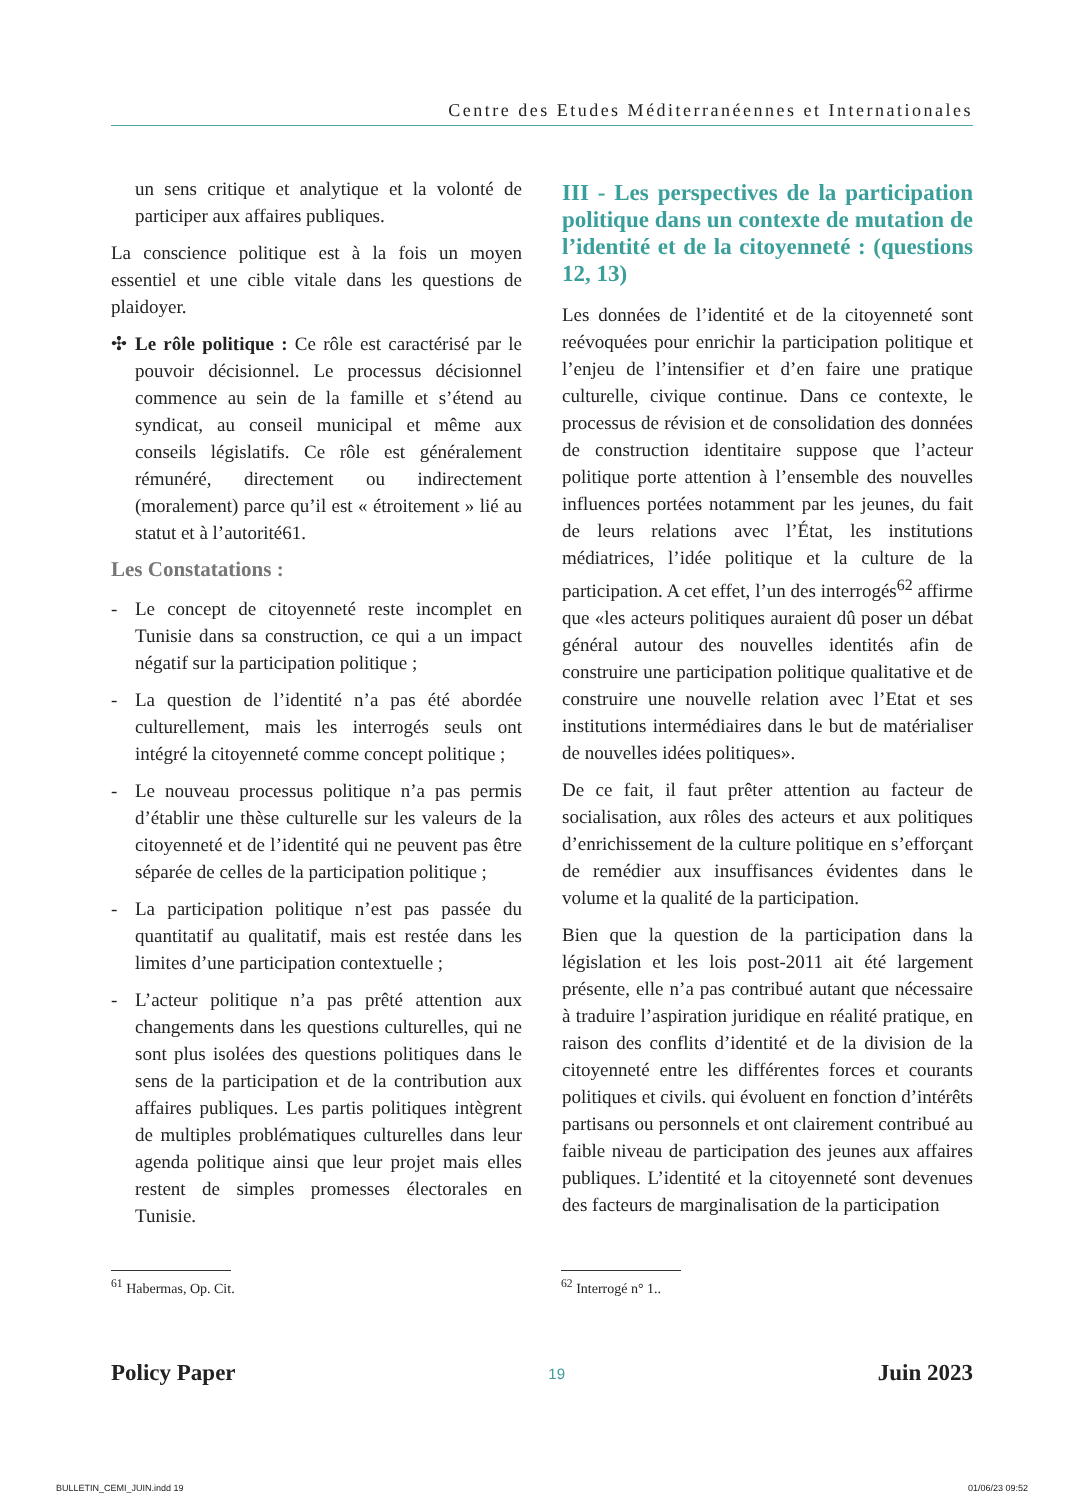Centre des Etudes Méditerranéennes et Internationales
un sens critique et analytique et la volonté de participer aux affaires publiques.
La conscience politique est à la fois un moyen essentiel et une cible vitale dans les questions de plaidoyer.
✣ Le rôle politique : Ce rôle est caractérisé par le pouvoir décisionnel. Le processus décisionnel commence au sein de la famille et s’étend au syndicat, au conseil municipal et même aux conseils législatifs. Ce rôle est généralement rémunéré, directement ou indirectement (moralement) parce qu’il est « étroitement » lié au statut et à l’autorité61.
Les Constatations :
- Le concept de citoyenneté reste incomplet en Tunisie dans sa construction, ce qui a un impact négatif sur la participation politique ;
- La question de l’identité n’a pas été abordée culturellement, mais les interrogés seuls ont intégré la citoyenneté comme concept politique ;
- Le nouveau processus politique n’a pas permis d’établir une thèse culturelle sur les valeurs de la citoyenneté et de l’identité qui ne peuvent pas être séparée de celles de la participation politique ;
- La participation politique n’est pas passée du quantitatif au qualitatif, mais est restée dans les limites d’une participation contextuelle ;
- L’acteur politique n’a pas prêté attention aux changements dans les questions culturelles, qui ne sont plus isolées des questions politiques dans le sens de la participation et de la contribution aux affaires publiques. Les partis politiques intègrent de multiples problématiques culturelles dans leur agenda politique ainsi que leur projet mais elles restent de simples promesses électorales en Tunisie.
III - Les perspectives de la participation politique dans un contexte de mutation de l’identité et de la citoyenneté : (questions 12, 13)
Les données de l’identité et de la citoyenneté sont reévoquées pour enrichir la participation politique et l’enjeu de l’intensifier et d’en faire une pratique culturelle, civique continue. Dans ce contexte, le processus de révision et de consolidation des données de construction identitaire suppose que l’acteur politique porte attention à l’ensemble des nouvelles influences portées notamment par les jeunes, du fait de leurs relations avec l’État, les institutions médiatrices, l’idée politique et la culture de la participation. A cet effet, l’un des interrogés<sup>62</sup> affirme que «les acteurs politiques auraient dû poser un débat général autour des nouvelles identités afin de construire une participation politique qualitative et de construire une nouvelle relation avec l’Etat et ses institutions intermédiaires dans le but de matérialiser de nouvelles idées politiques».
De ce fait, il faut prêter attention au facteur de socialisation, aux rôles des acteurs et aux politiques d’enrichissement de la culture politique en s’efforçant de remédier aux insuffisances évidentes dans le volume et la qualité de la participation.
Bien que la question de la participation dans la législation et les lois post-2011 ait été largement présente, elle n’a pas contribué autant que nécessaire à traduire l’aspiration juridique en réalité pratique, en raison des conflits d’identité et de la division de la citoyenneté entre les différentes forces et courants politiques et civils. qui évoluent en fonction d’intérêts partisans ou personnels et ont clairement contribué au faible niveau de participation des jeunes aux affaires publiques. L’identité et la citoyenneté sont devenues des facteurs de marginalisation de la participation
<sup>61</sup> Habermas, Op. Cit. <sup>62</sup> Interrogé n° 1..
Policy Paper 19 Juin 2023
BULLETIN_CEMI_JUIN.indd 19 01/06/23 09:52